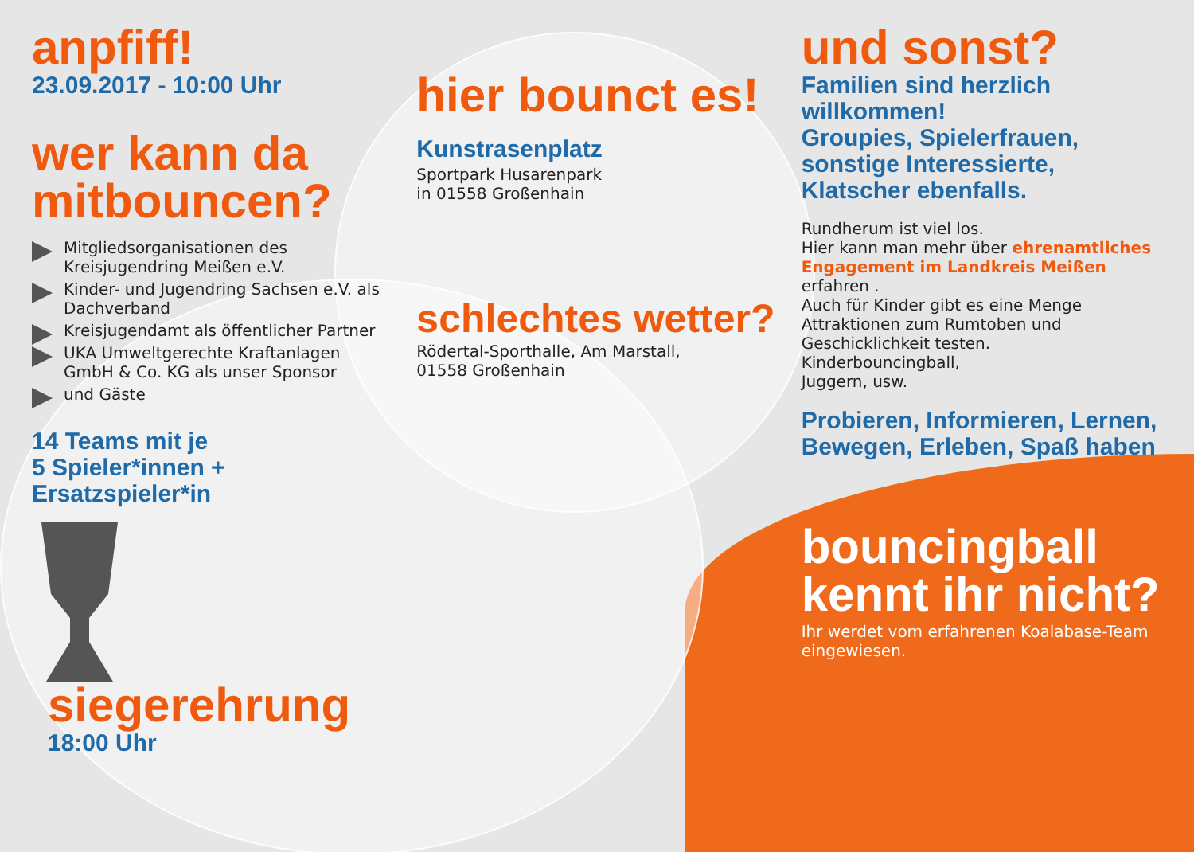anpfiff!
23.09.2017 - 10:00 Uhr
wer kann da mitbouncen?
Mitgliedsorganisationen des Kreisjugendring Meißen e.V.
Kinder- und Jugendring Sachsen e.V. als Dachverband
Kreisjugendamt als öffentlicher Partner
UKA Umweltgerechte Kraftanlagen GmbH & Co. KG als unser Sponsor
und Gäste
14 Teams mit je
5 Spieler*innen +
Ersatzspieler*in
siegerehrung
18:00 Uhr
hier bounct es!
Kunstrasenplatz
Sportpark Husarenpark
in 01558 Großenhain
schlechtes wetter?
Rödertal-Sporthalle, Am Marstall,
01558 Großenhain
und sonst?
Familien sind herzlich willkommen!
Groupies, Spielerfrauen, sonstige Interessierte, Klatscher ebenfalls.
Rundherum ist viel los.
Hier kann man mehr über ehrenamtliches Engagement im Landkreis Meißen erfahren .
Auch für Kinder gibt es eine Menge Attraktionen zum Rumtoben und Geschicklichkeit testen.
Kinderbouncingball,
Juggern, usw.
Probieren, Informieren, Lernen, Bewegen, Erleben, Spaß haben
bouncingball kennt ihr nicht?
Ihr werdet vom erfahrenen Koalabase-Team eingewiesen.